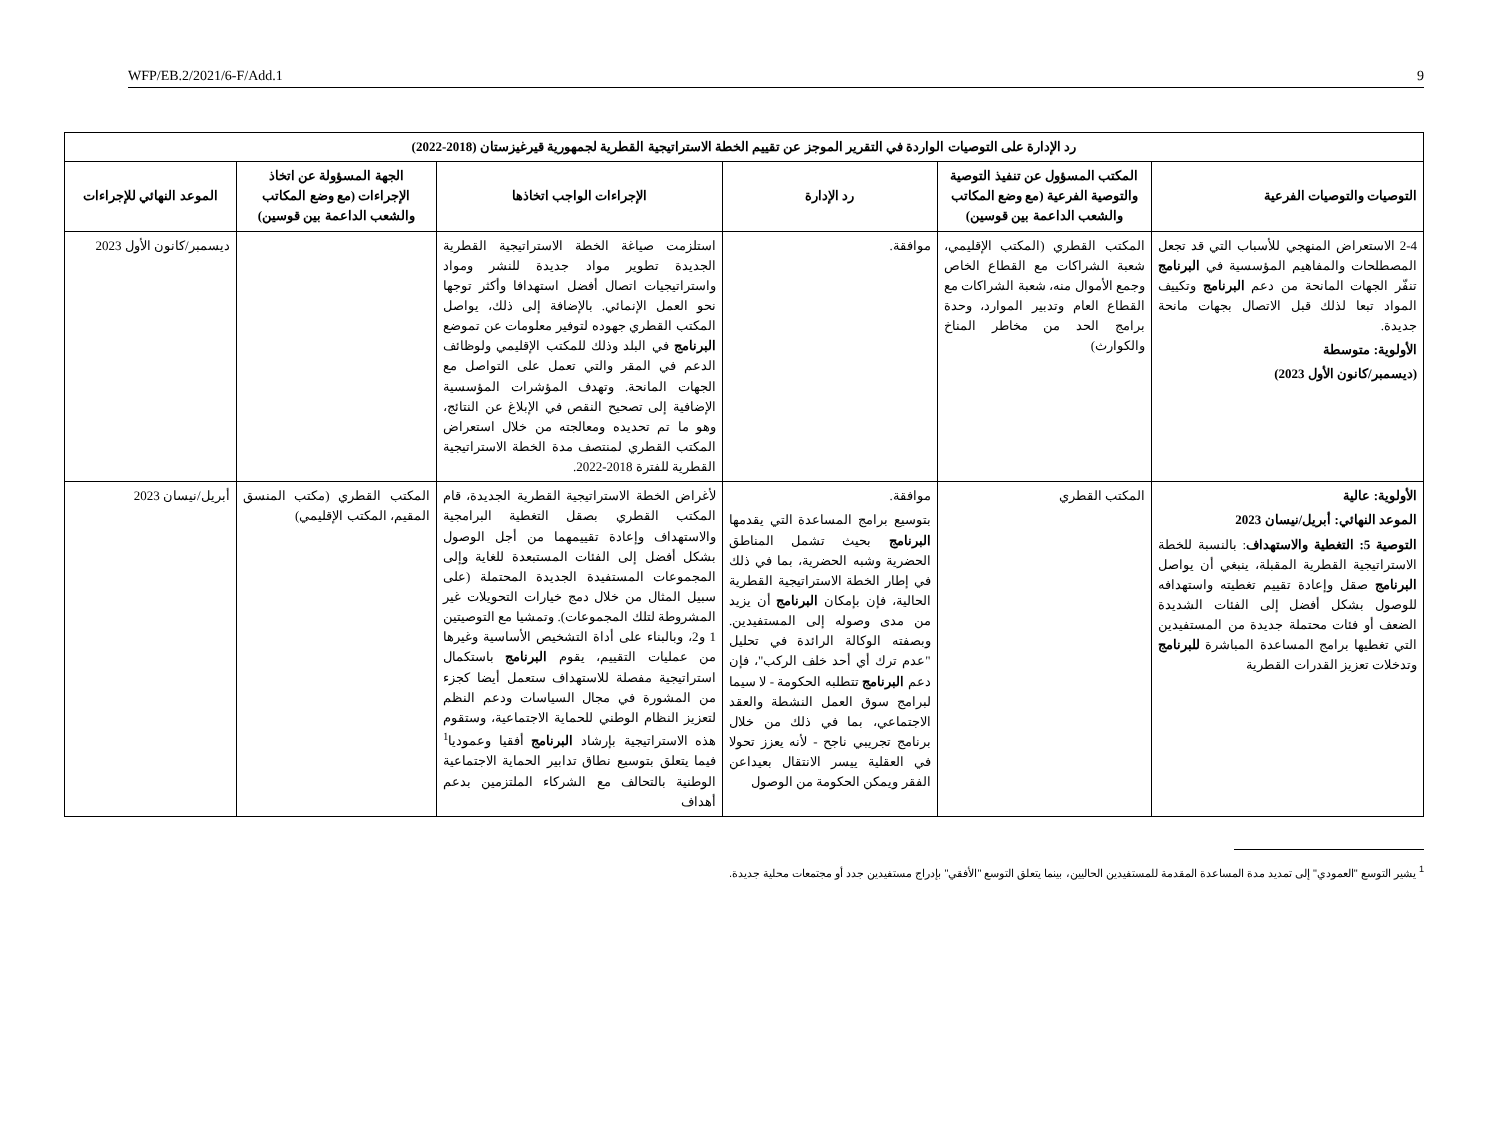WFP/EB.2/2021/6-F/Add.1 9
| رد الإدارة على التوصيات الواردة في التقرير الموجز عن تقييم الخطة الاستراتيجية القطرية لجمهورية قيرغيزستان (2018-2022) | | | | | |
| --- | --- | --- | --- | --- | --- |
| التوصيات والتوصيات الفرعية | المكتب المسؤول عن تنفيذ التوصية والتوصية الفرعية (مع وضع المكاتب والشعب الداعمة بين قوسين) | رد الإدارة | الإجراءات الواجب اتخاذها | الجهة المسؤولة عن اتخاذ الإجراءات (مع وضع المكاتب والشعب الداعمة بين قوسين) | الموعد النهائي للإجراءات |
| 2-4 الاستعراض المنهجي للأسباب التي قد تجعل المصطلحات والمفاهيم المؤسسية في البرنامج تنفّر الجهات المانحة من دعم البرنامج وتكييف المواد تبعا لذلك قبل الاتصال بجهات مانحة جديدة. الأولوية: متوسطة (ديسمبر/كانون الأول 2023) | المكتب القطري (المكتب الإقليمي، شعبة الشراكات مع القطاع الخاص وجمع الأموال منه، شعبة الشراكات مع القطاع العام وتدبير الموارد، وحدة برامج الحد من مخاطر المناخ والكوارث) | موافقة. | استلزمت صياغة الخطة الاستراتيجية القطرية الجديدة تطوير مواد جديدة للنشر ومواد واستراتيجيات اتصال أفضل استهدافا وأكثر توجها نحو العمل الإنمائي. بالإضافة إلى ذلك، يواصل المكتب القطري جهوده لتوفير معلومات عن تموضع البرنامج في البلد وذلك للمكتب الإقليمي ولوظائف الدعم في المقر والتي تعمل على التواصل مع الجهات المانحة. وتهدف المؤشرات المؤسسية الإضافية إلى تصحيح النقص في الإبلاغ عن النتائج، وهو ما تم تحديده ومعالجته من خلال استعراض المكتب القطري لمنتصف مدة الخطة الاستراتيجية القطرية للفترة 2018-2022. | | ديسمبر/كانون الأول 2023 |
| الأولوية: عالية الموعد النهائي: أبريل/نيسان 2023 التوصية 5: التغطية والاستهداف : بالنسبة للخطة الاستراتيجية القطرية المقبلة، ينبغي أن يواصل البرنامج صقل وإعادة تقييم تغطيته واستهدافه للوصول بشكل أفضل إلى الفئات الشديدة الضعف أو فئات محتملة جديدة من المستفيدين التي تغطيها برامج المساعدة المباشرة للبرنامج وتدخلات تعزيز القدرات القطرية | المكتب القطري | موافقة. بتوسيع برامج المساعدة التي يقدمها البرنامج بحيث تشمل المناطق الحضرية وشبه الحضرية، بما في ذلك في إطار الخطة الاستراتيجية القطرية الحالية، فإن بإمكان البرنامج أن يزيد من مدى وصوله إلى المستفيدين. وبصفته الوكالة الرائدة في تحليل "عدم ترك أي أحد خلف الركب"، فإن دعم البرنامج تتطلبه الحكومة - لا سيما لبرامج سوق العمل النشطة والعقد الاجتماعي، بما في ذلك من خلال برنامج تجريبي ناجح - لأنه يعزز تحولا في العقلية ييسر الانتقال بعيداعن الفقر ويمكن الحكومة من الوصول | لأغراض الخطة الاستراتيجية القطرية الجديدة، قام المكتب القطري بصقل التغطية البرامجية والاستهداف وإعادة تقييمهما من أجل الوصول بشكل أفضل إلى الفئات المستبعدة للغاية وإلى المجموعات المستفيدة الجديدة المحتملة (على سبيل المثال من خلال دمج خيارات التحويلات غير المشروطة لتلك المجموعات). وتمشيا مع التوصيتين 1 و2، وبالبناء على أداة التشخيص الأساسية وغيرها من عمليات التقييم، يقوم البرنامج باستكمال استراتيجية مفصلة للاستهداف ستعمل أيضا كجزء من المشورة في مجال السياسات ودعم النظم لتعزيز النظام الوطني للحماية الاجتماعية، وستقوم هذه الاستراتيجية بإرشاد البرنامج أفقيا وعموديا<sup>1</sup> فيما يتعلق بتوسيع نطاق تدابير الحماية الاجتماعية الوطنية بالتحالف مع الشركاء الملتزمين بدعم أهداف | المكتب القطري (مكتب المنسق المقيم، المكتب الإقليمي) | أبريل/نيسان 2023 |
<sup>1</sup> يشير التوسع "العمودي" إلى تمديد مدة المساعدة المقدمة للمستفيدين الحاليين، بينما يتعلق التوسع "الأفقي" بإدراج مستفيدين جدد أو مجتمعات محلية جديدة.